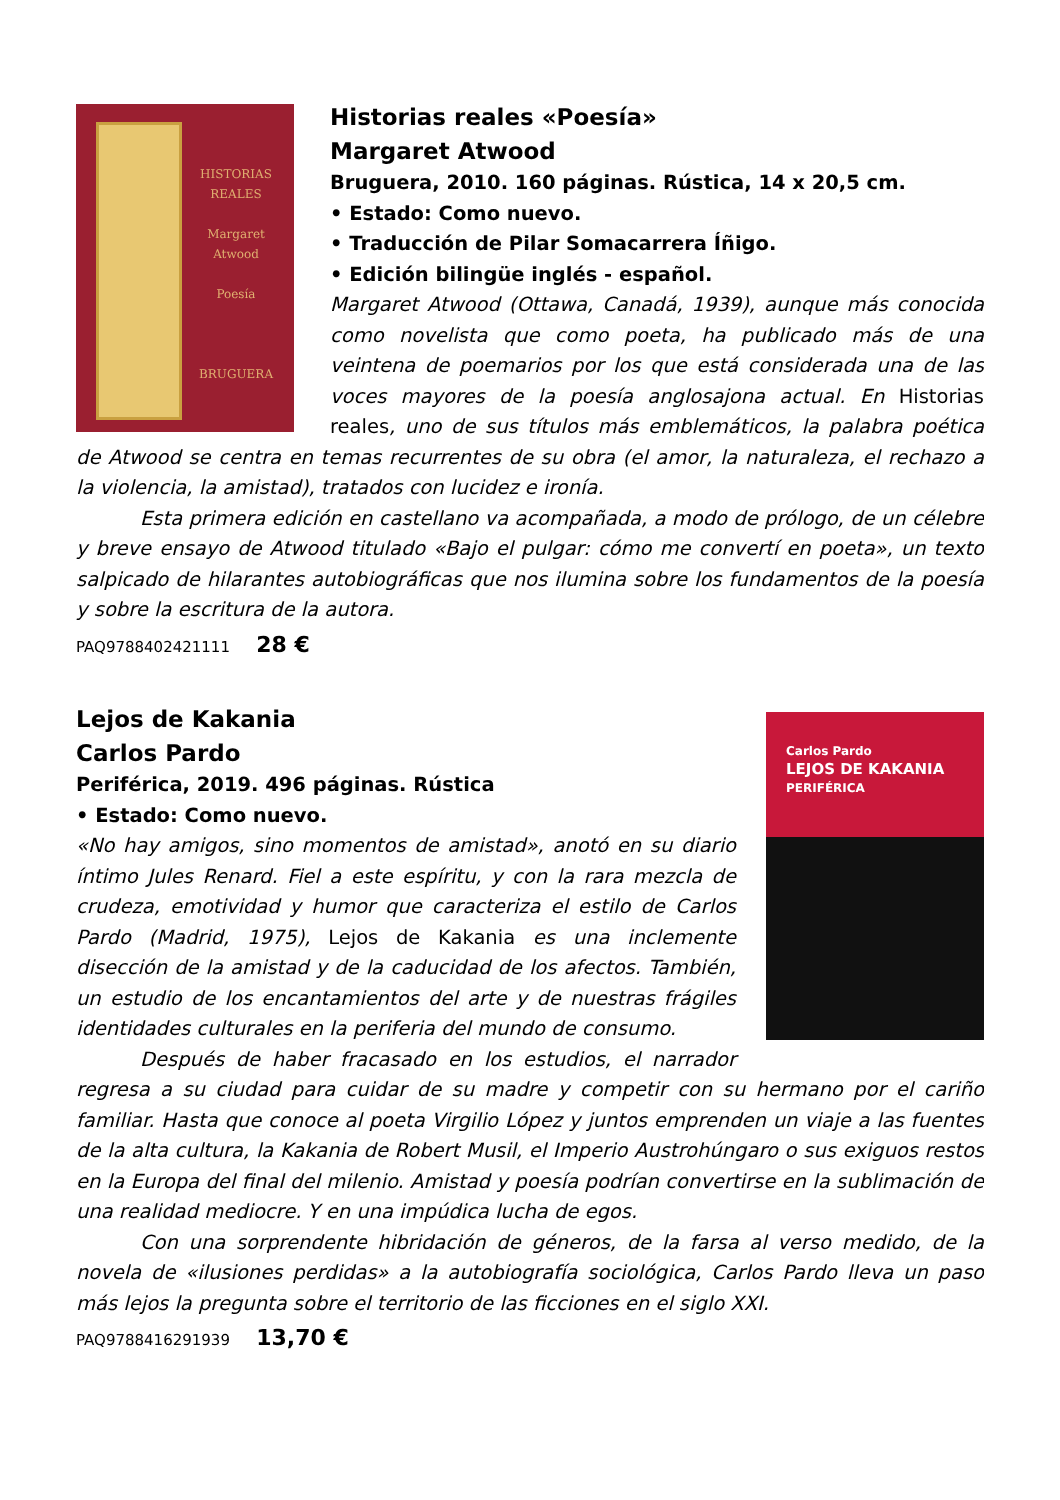HISTORIAS
REALES
Margaret
Atwood
Poesía
BRUGUERA
Historias reales «Poesía»
Margaret Atwood
Bruguera, 2010. 160 páginas. Rústica, 14 x 20,5 cm.
• Estado: Como nuevo.
• Traducción de Pilar Somacarrera Íñigo.
• Edición bilingüe inglés - español.
Margaret Atwood (Ottawa, Canadá, 1939), aunque más conocida como novelista que como poeta, ha publicado más de una veintena de poemarios por los que está considerada una de las voces mayores de la poesía anglosajona actual. En Historias reales, uno de sus títulos más emblemáticos, la palabra poética de Atwood se centra en temas recurrentes de su obra (el amor, la naturaleza, el rechazo a la violencia, la amistad), tratados con lucidez e ironía.
Esta primera edición en castellano va acompañada, a modo de prólogo, de un célebre y breve ensayo de Atwood titulado «Bajo el pulgar: cómo me convertí en poeta», un texto salpicado de hilarantes autobiográficas que nos ilumina sobre los fundamentos de la poesía y sobre la escritura de la autora.
PAQ9788402421111 28 €
Carlos Pardo
LEJOS DE KAKANIA
PERIFÉRICA
Lejos de Kakania
Carlos Pardo
Periférica, 2019. 496 páginas. Rústica
• Estado: Como nuevo.
«No hay amigos, sino momentos de amistad», anotó en su diario íntimo Jules Renard. Fiel a este espíritu, y con la rara mezcla de crudeza, emotividad y humor que caracteriza el estilo de Carlos Pardo (Madrid, 1975), Lejos de Kakania es una inclemente disección de la amistad y de la caducidad de los afectos. También, un estudio de los encantamientos del arte y de nuestras frágiles identidades culturales en la periferia del mundo de consumo.
Después de haber fracasado en los estudios, el narrador regresa a su ciudad para cuidar de su madre y competir con su hermano por el cariño familiar. Hasta que conoce al poeta Virgilio López y juntos emprenden un viaje a las fuentes de la alta cultura, la Kakania de Robert Musil, el Imperio Austrohúngaro o sus exiguos restos en la Europa del final del milenio. Amistad y poesía podrían convertirse en la sublimación de una realidad mediocre. Y en una impúdica lucha de egos.
Con una sorprendente hibridación de géneros, de la farsa al verso medido, de la novela de «ilusiones perdidas» a la autobiografía sociológica, Carlos Pardo lleva un paso más lejos la pregunta sobre el territorio de las ficciones en el siglo XXI.
PAQ9788416291939 13,70 €